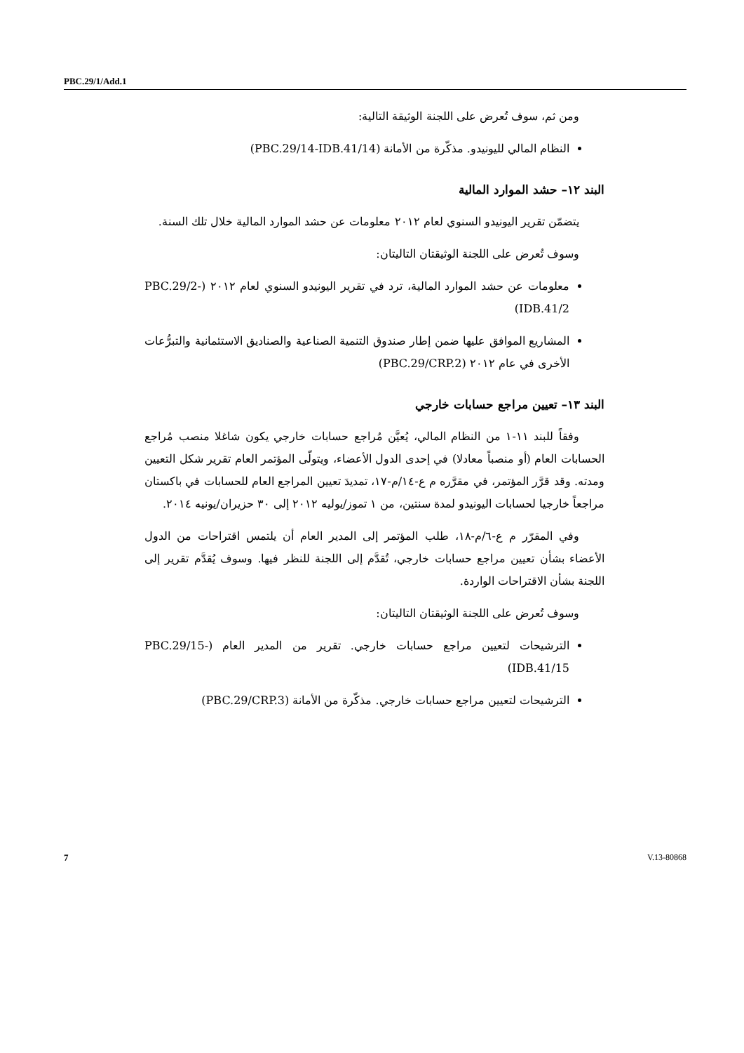PBC.29/1/Add.1
ومن ثم، سوف تُعرض على اللجنة الوثيقة التالية:
النظام المالي لليونيدو. مذكّرة من الأمانة (PBC.29/14-IDB.41/14)
البند ١٢– حشد الموارد المالية
يتضمّن تقرير اليونيدو السنوي لعام ٢٠١٢ معلومات عن حشد الموارد المالية خلال تلك السنة.
وسوف تُعرض على اللجنة الوثيقتان التاليتان:
معلومات عن حشد الموارد المالية، ترد في تقرير اليونيدو السنوي لعام ٢٠١٢ (PBC.29/2-IDB.41/2)
المشاريع الموافق عليها ضمن إطار صندوق التنمية الصناعية والصناديق الاستئمانية والتبرُّعات الأخرى في عام ٢٠١٢ (PBC.29/CRP.2)
البند ١٣– تعيين مراجع حسابات خارجي
وفقاً للبند ١١-١ من النظام المالي، يُعيَّن مُراجع حسابات خارجي يكون شاغلا منصب مُراجع الحسابات العام (أو منصباً معادلا) في إحدى الدول الأعضاء، ويتولّى المؤتمر العام تقرير شكل التعيين ومدته. وقد قرَّر المؤتمر، في مقرَّره م ع-١٤/م-١٧، تمديدَ تعيين المراجع العام للحسابات في باكستان مراجعاً خارجيا لحسابات اليونيدو لمدة سنتين، من ١ تموز/يوليه ٢٠١٢ إلى ٣٠ حزيران/يونيه ٢٠١٤.
وفي المقرّر م ع-٦/م-١٨، طلب المؤتمر إلى المدير العام أن يلتمس اقتراحات من الدول الأعضاء بشأن تعيين مراجع حسابات خارجي، تُقدَّم إلى اللجنة للنظر فيها. وسوف يُقدَّم تقرير إلى اللجنة بشأن الاقتراحات الواردة.
وسوف تُعرض على اللجنة الوثيقتان التاليتان:
الترشيحات لتعيين مراجع حسابات خارجي. تقرير من المدير العام (PBC.29/15-IDB.41/15)
الترشيحات لتعيين مراجع حسابات خارجي. مذكّرة من الأمانة (PBC.29/CRP.3)
7 V.13-80868